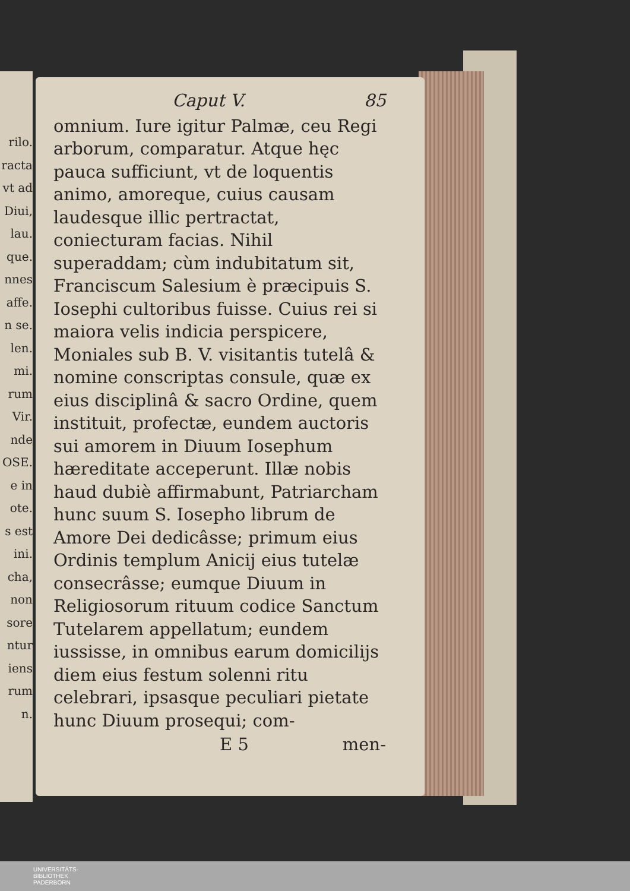rilo.
racta
vt ad
Diui,
lau.
que.
nnes
affe.
n se.
len.
mi.
rum
Vir.
nde
OSE.
e in
ote.
s est
ini.
cha,
non
sore
ntur
iens
rum
n.
Caput V. 85
omnium. Iure igitur Palmæ, ceu Regi arborum, comparatur. Atque hęc pauca sufficiunt, vt de loquentis animo, amoreque, cuius causam laudesque illic pertractat, coniecturam facias. Nihil superaddam; cùm indubitatum sit, Franciscum Salesium è præcipuis S. Io­sephi cultoribus fuisse. Cuius rei si maiora velis indicia perspicere, Moniales sub B. V. visitantis tutelâ & nomine conscriptas consule, quæ ex eius disciplinâ & sacro Ordine, quem instituit, profectæ, eundem auctoris sui amorem in Diuum Iosephum hæreditate acceperunt. Illæ nobis haud dubiè affirmabunt, Patriarcham hunc suum S. Iosepho librum de Amore Dei dedicâsse; primum eius Ordinis templum Anicij eius tutelæ consecrâsse; eumque Diuum in Religiosorum rituum codice Sanctum Tutelarem appellatum; eundem iussisse, in omnibus earum domicilijs diem eius festum solenni ritu celebrari, ipsasque peculiari pietate hunc Diuum prosequi; com-
E 5 men-
UNIVERSITÄTS-
BIBLIOTHEK
PADERBORN